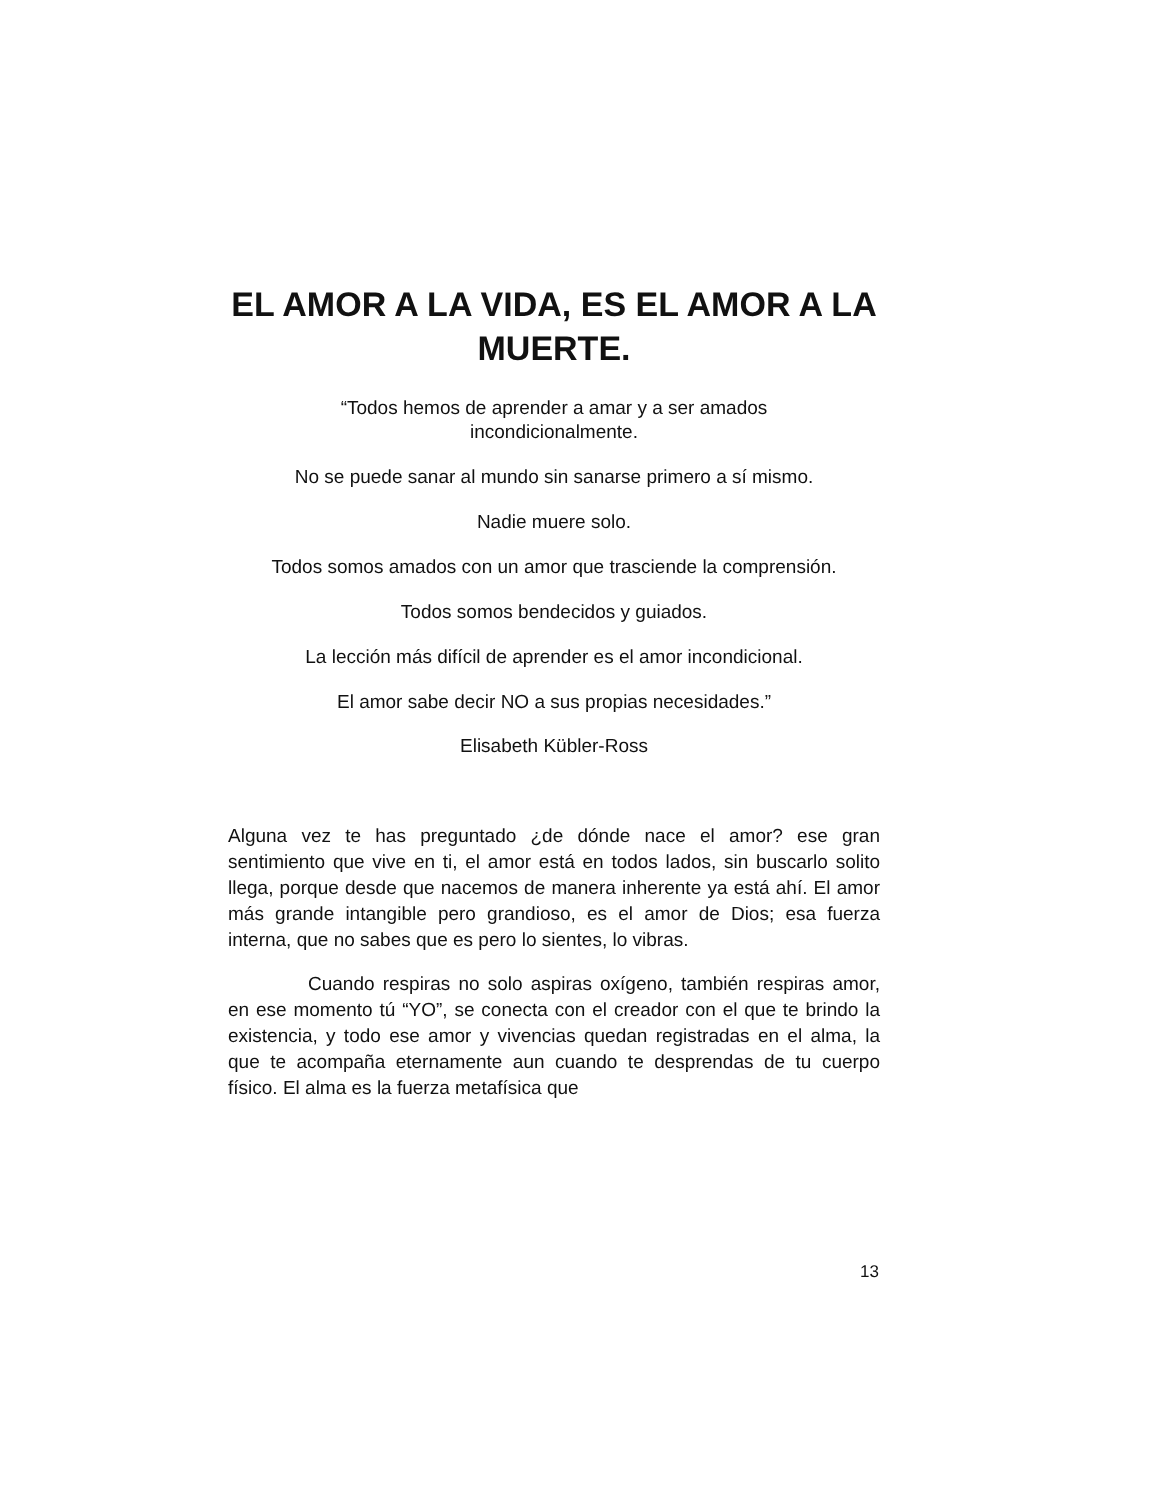EL AMOR A LA VIDA, ES EL AMOR A LA MUERTE.
“Todos hemos de aprender a amar y a ser amados
incondicionalmente.
No se puede sanar al mundo sin sanarse primero a sí mismo.
Nadie muere solo.
Todos somos amados con un amor que trasciende la comprensión.
Todos somos bendecidos y guiados.
La lección más difícil de aprender es el amor incondicional.
El amor sabe decir NO a sus propias necesidades.”
Elisabeth Kübler-Ross
Alguna vez te has preguntado ¿de dónde nace el amor? ese gran sentimiento que vive en ti, el amor está en todos lados, sin buscarlo solito llega, porque desde que nacemos de manera inherente ya está ahí. El amor más grande intangible pero grandioso, es el amor de Dios; esa fuerza interna, que no sabes que es pero lo sientes, lo vibras.
Cuando respiras no solo aspiras oxígeno, también respiras amor, en ese momento tú “YO”, se conecta con el creador con el que te brindo la existencia, y todo ese amor y vivencias quedan registradas en el alma, la que te acompaña eternamente aun cuando te desprendas de tu cuerpo físico. El alma es la fuerza metafísica que
13